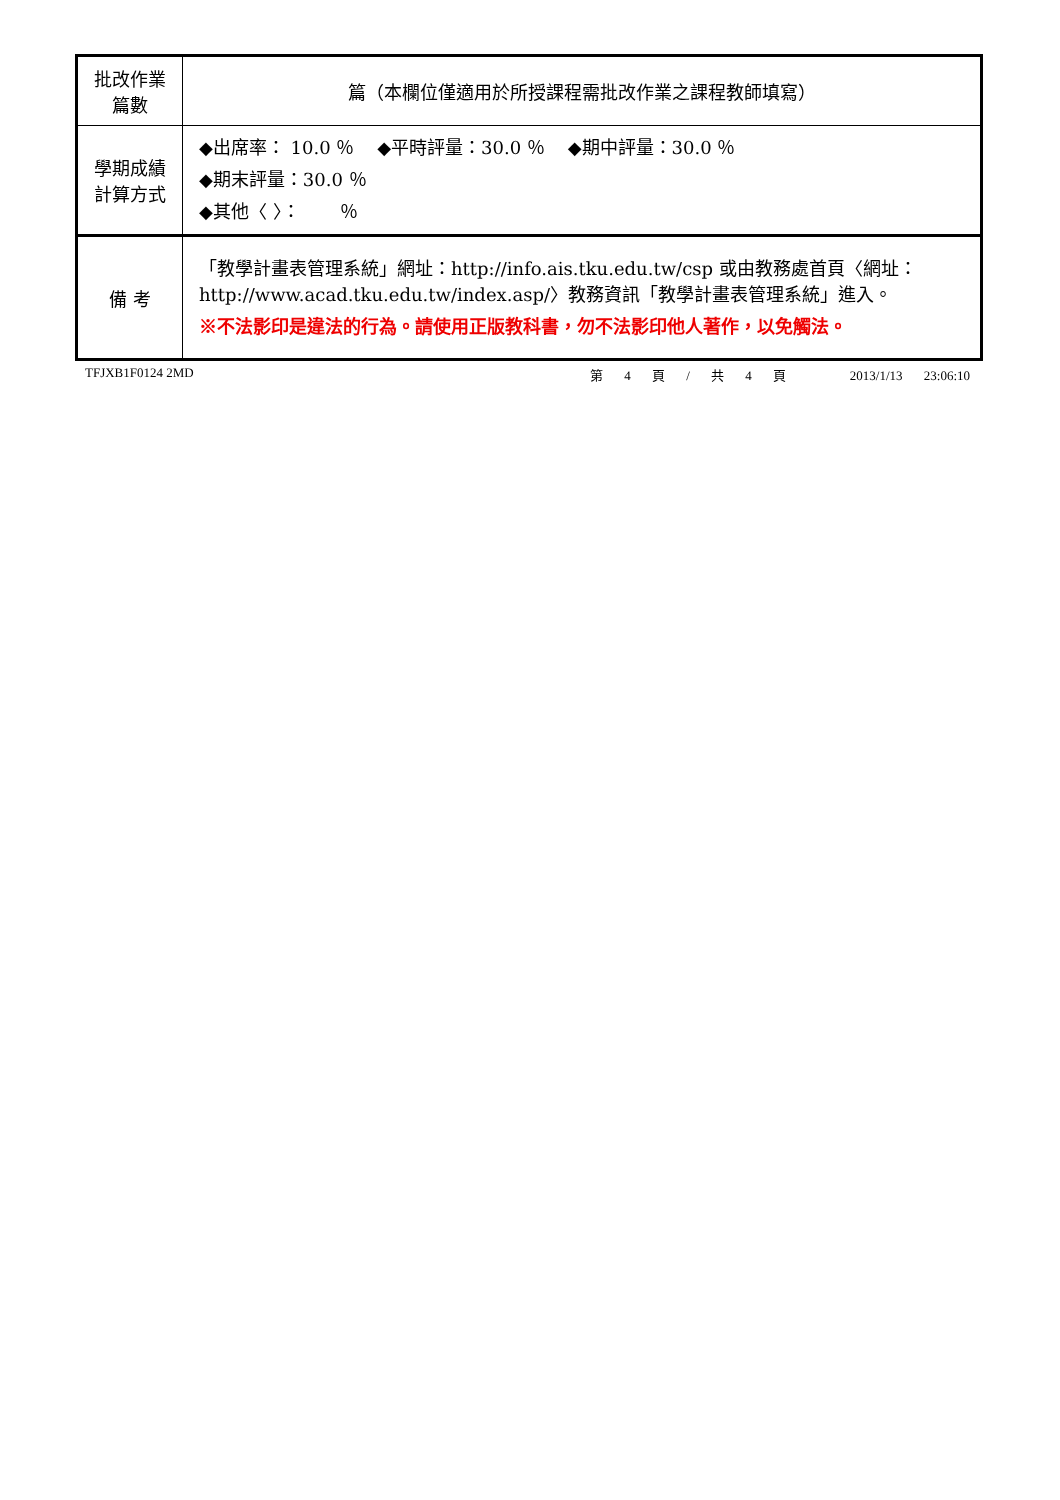| 批改作業 篇數 | 篇（本欄位僅適用於所授課程需批改作業之課程教師填寫） |
| 學期成績 計算方式 | ◆出席率： 10.0 ％ ◆平時評量：30.0 ％ ◆期中評量：30.0 ％ ◆期末評量：30.0 ％ ◆其他〈 〉： ％ |
| 備 考 | 「教學計畫表管理系統」網址： http://info.ais.tku.edu.tw/csp 或由教務處首頁〈網址： http://www.acad.tku.edu.tw/index.asp/ 〉教務資訊「教學計畫表管理系統」進入。 ※不法影印是違法的行為。請使用正版教科書，勿不法影印他人著作，以免觸法。 |
TFJXB1F0124 2MD 第 4 頁 / 共 4 頁 2013/1/13 23:06:10